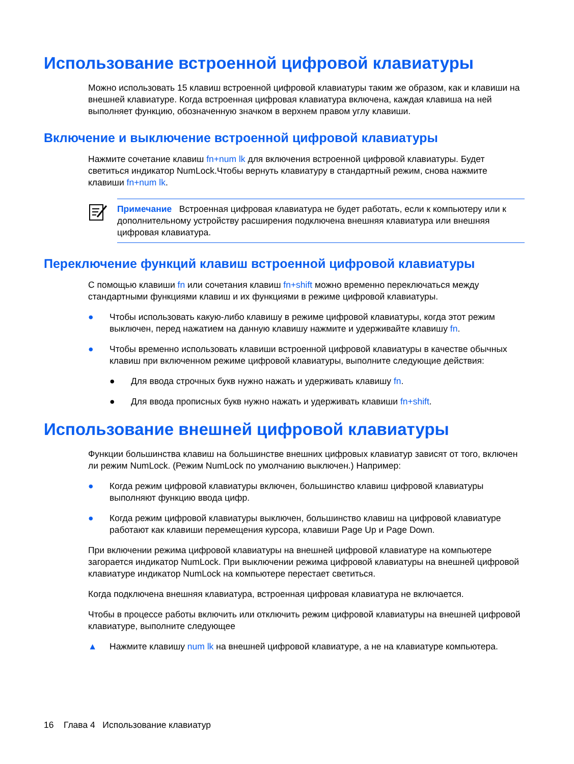Использование встроенной цифровой клавиатуры
Можно использовать 15 клавиш встроенной цифровой клавиатуры таким же образом, как и клавиши на внешней клавиатуре. Когда встроенная цифровая клавиатура включена, каждая клавиша на ней выполняет функцию, обозначенную значком в верхнем правом углу клавиши.
Включение и выключение встроенной цифровой клавиатуры
Нажмите сочетание клавиш fn+num lk для включения встроенной цифровой клавиатуры. Будет светиться индикатор NumLock.Чтобы вернуть клавиатуру в стандартный режим, снова нажмите клавиши fn+num lk.
Примечание Встроенная цифровая клавиатура не будет работать, если к компьютеру или к дополнительному устройству расширения подключена внешняя клавиатура или внешняя цифровая клавиатура.
Переключение функций клавиш встроенной цифровой клавиатуры
С помощью клавиши fn или сочетания клавиш fn+shift можно временно переключаться между стандартными функциями клавиш и их функциями в режиме цифровой клавиатуры.
● Чтобы использовать какую-либо клавишу в режиме цифровой клавиатуры, когда этот режим выключен, перед нажатием на данную клавишу нажмите и удерживайте клавишу fn.
● Чтобы временно использовать клавиши встроенной цифровой клавиатуры в качестве обычных клавиш при включенном режиме цифровой клавиатуры, выполните следующие действия:
● Для ввода строчных букв нужно нажать и удерживать клавишу fn.
● Для ввода прописных букв нужно нажать и удерживать клавиши fn+shift.
Использование внешней цифровой клавиатуры
Функции большинства клавиш на большинстве внешних цифровых клавиатур зависят от того, включен ли режим NumLock. (Режим NumLock по умолчанию выключен.) Например:
● Когда режим цифровой клавиатуры включен, большинство клавиш цифровой клавиатуры выполняют функцию ввода цифр.
● Когда режим цифровой клавиатуры выключен, большинство клавиш на цифровой клавиатуре работают как клавиши перемещения курсора, клавиши Page Up и Page Down.
При включении режима цифровой клавиатуры на внешней цифровой клавиатуре на компьютере загорается индикатор NumLock. При выключении режима цифровой клавиатуры на внешней цифровой клавиатуре индикатор NumLock на компьютере перестает светиться.
Когда подключена внешняя клавиатура, встроенная цифровая клавиатура не включается.
Чтобы в процессе работы включить или отключить режим цифровой клавиатуры на внешней цифровой клавиатуре, выполните следующее
▲ Нажмите клавишу num lk на внешней цифровой клавиатуре, а не на клавиатуре компьютера.
16 Глава 4 Использование клавиатур